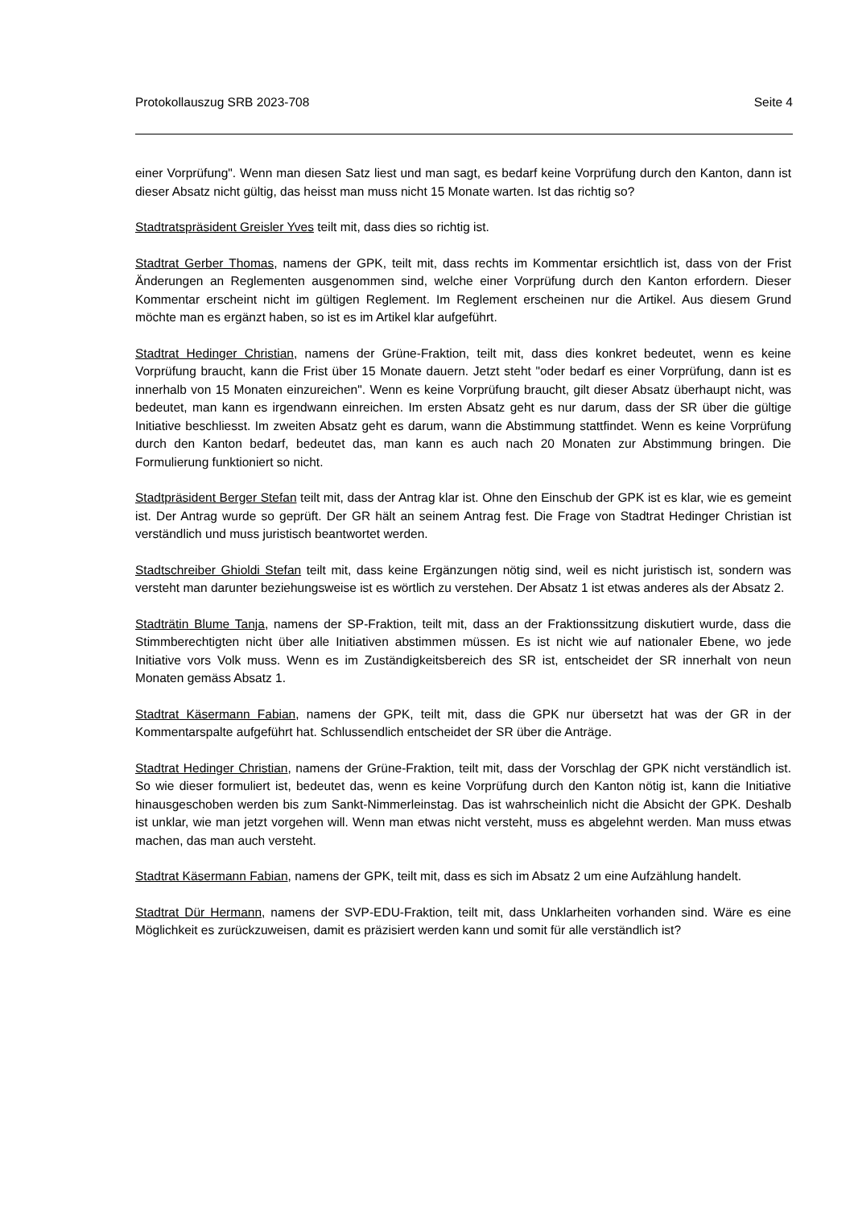Protokollauszug SRB 2023-708 Seite 4
einer Vorprüfung". Wenn man diesen Satz liest und man sagt, es bedarf keine Vorprüfung durch den Kanton, dann ist dieser Absatz nicht gültig, das heisst man muss nicht 15 Monate warten. Ist das richtig so?
Stadtratspräsident Greisler Yves teilt mit, dass dies so richtig ist.
Stadtrat Gerber Thomas, namens der GPK, teilt mit, dass rechts im Kommentar ersichtlich ist, dass von der Frist Änderungen an Reglementen ausgenommen sind, welche einer Vorprüfung durch den Kanton erfordern. Dieser Kommentar erscheint nicht im gültigen Reglement. Im Reglement erscheinen nur die Artikel. Aus diesem Grund möchte man es ergänzt haben, so ist es im Artikel klar aufgeführt.
Stadtrat Hedinger Christian, namens der Grüne-Fraktion, teilt mit, dass dies konkret bedeutet, wenn es keine Vorprüfung braucht, kann die Frist über 15 Monate dauern. Jetzt steht "oder bedarf es einer Vorprüfung, dann ist es innerhalb von 15 Monaten einzureichen". Wenn es keine Vorprüfung braucht, gilt dieser Absatz überhaupt nicht, was bedeutet, man kann es irgendwann einreichen. Im ersten Absatz geht es nur darum, dass der SR über die gültige Initiative beschliesst. Im zweiten Absatz geht es darum, wann die Abstimmung stattfindet. Wenn es keine Vorprüfung durch den Kanton bedarf, bedeutet das, man kann es auch nach 20 Monaten zur Abstimmung bringen. Die Formulierung funktioniert so nicht.
Stadtpräsident Berger Stefan teilt mit, dass der Antrag klar ist. Ohne den Einschub der GPK ist es klar, wie es gemeint ist. Der Antrag wurde so geprüft. Der GR hält an seinem Antrag fest. Die Frage von Stadtrat Hedinger Christian ist verständlich und muss juristisch beantwortet werden.
Stadtschreiber Ghioldi Stefan teilt mit, dass keine Ergänzungen nötig sind, weil es nicht juristisch ist, sondern was versteht man darunter beziehungsweise ist es wörtlich zu verstehen. Der Absatz 1 ist etwas anderes als der Absatz 2.
Stadträtin Blume Tanja, namens der SP-Fraktion, teilt mit, dass an der Fraktionssitzung diskutiert wurde, dass die Stimmberechtigten nicht über alle Initiativen abstimmen müssen. Es ist nicht wie auf nationaler Ebene, wo jede Initiative vors Volk muss. Wenn es im Zuständigkeitsbereich des SR ist, entscheidet der SR innerhalt von neun Monaten gemäss Absatz 1.
Stadtrat Käsermann Fabian, namens der GPK, teilt mit, dass die GPK nur übersetzt hat was der GR in der Kommentarspalte aufgeführt hat. Schlussendlich entscheidet der SR über die Anträge.
Stadtrat Hedinger Christian, namens der Grüne-Fraktion, teilt mit, dass der Vorschlag der GPK nicht verständlich ist. So wie dieser formuliert ist, bedeutet das, wenn es keine Vorprüfung durch den Kanton nötig ist, kann die Initiative hinausgeschoben werden bis zum Sankt-Nimmerleinstag. Das ist wahrscheinlich nicht die Absicht der GPK. Deshalb ist unklar, wie man jetzt vorgehen will. Wenn man etwas nicht versteht, muss es abgelehnt werden. Man muss etwas machen, das man auch versteht.
Stadtrat Käsermann Fabian, namens der GPK, teilt mit, dass es sich im Absatz 2 um eine Aufzählung handelt.
Stadtrat Dür Hermann, namens der SVP-EDU-Fraktion, teilt mit, dass Unklarheiten vorhanden sind. Wäre es eine Möglichkeit es zurückzuweisen, damit es präzisiert werden kann und somit für alle verständlich ist?